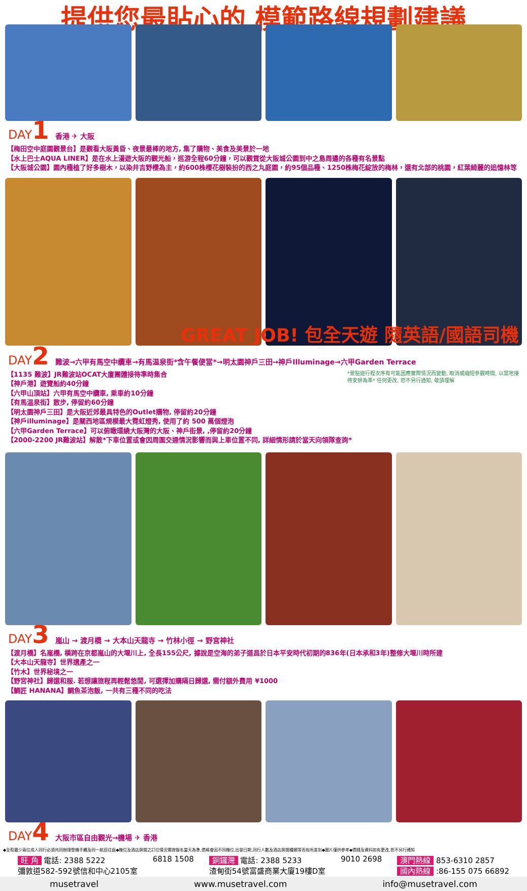提供您最貼心的 模範路線規劃建議
DAY1 香港 ✈ 大阪
【梅田空中庭園觀景台】是觀看大阪黃昏、夜景最棒的地方, 集了購物、美食及美景於一地
【水上巴士AQUA LINER】是在水上漫遊大阪的觀光船，巡游全程60分鐘，可以觀賞從大阪城公園到中之島周邊的各種有名景點
【大阪城公園】園內種植了好多樹木，以染井吉野櫻為主，約600株櫻花樹裝扮的西之丸庭園，約95個品種、1250株梅花綻放的梅林，還有北部的桃園，紅葉綺麗的追憶林等
GREAT JOB! 包全天遊 隨英語/國語司機
DAY2 難波→六甲有馬空中纜車→有馬温泉街*含午餐便當*→明太園神戸三田→神戸Illuminage→六甲Garden Terrace
*景點遊行程次序有可能因應實際情況而變動, 取消或縮短參觀時間, 以當地接待安排為準* 任何更改, 恕不另行通知, 敬請理解
【1135 難波】JR難波站OCAT大廈團體接待準時集合
【神戸港】遊覽船約40分鐘
【六甲山頂站】六甲有馬空中纜車, 乘車約10分鐘
【有馬温泉街】散步, 停留約60分鐘
【明太園神戸三田】是大阪近郊最具特色的Outlet購物, 停留約20分鐘
【神戸illuminage】是關西地區規模最大霓虹燈秀, 使用了約 500 萬個燈泡
【六甲Garden Terrace】可以俯瞰環繞大阪灣的大阪、神戸街景, ,停留約20分鐘
【2000-2200 JR難波站】解散*下車位置或會因周圍交通情況影響而與上車位置不同, 詳細情形請於當天向領隊查詢*
DAY3 嵐山 → 渡月橋 → 大本山天龍寺 → 竹林小徑 → 野宮神社
【渡月橋】名嵐橋, 橫跨在京都嵐山的大堰川上, 全長155公尺, 據說是空海的弟子道昌於日本平安時代初期的836年(日本承和3年)整修大堰川時所建
【大本山天龍寺】世界遺產之一
【竹木】世界秘境之一
【野宮神社】歸還和服. 若想讓旅程再輕鬆悠閒, 可選擇加購隔日歸還, 需付額外費用 ¥1000
【鯛匠 HANANA】鯛魚茶泡飯, 一共有三種不同的吃法
DAY4 大阪市區自由觀光→機場 ✈ 香港
◆全程最少兩位成人同行必須共同辦理登機手續及同一航班往返◆機位及酒店房間之訂位情況需按報名當天為準,價格會因不同機位,出發日期,同行人數及酒店房間種類等而有所差別◆圖片僅供參考◆價錢及資料如有更改,恕不另行通知
旺 角 電話: 2388 5222
彌敦道582-592號信和中心2105室
6818 1508 銅鑼灣 電話: 2388 5233
渣甸街54號富盛商業大廈19樓D室
9010 2698 澳門熱線 853-6310 2857
國內熱線 :86-155 075 66892
musetravel www.musetravel.com info@musetravel.com